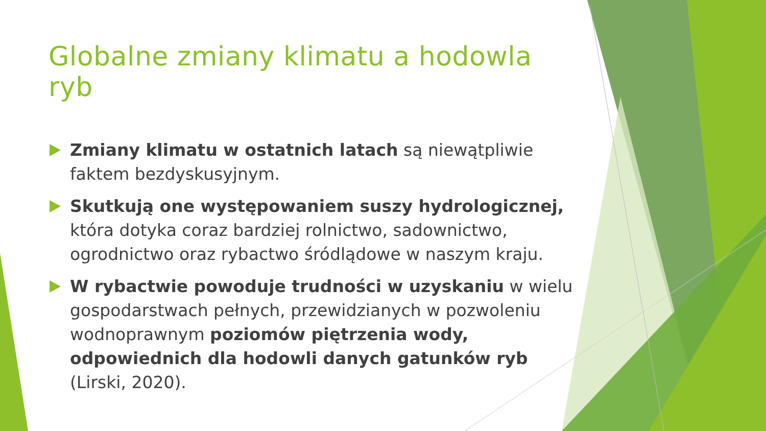Globalne zmiany klimatu a hodowla ryb
Zmiany klimatu w ostatnich latach są niewątpliwie faktem bezdyskusyjnym.
Skutkują one występowaniem suszy hydrologicznej, która dotyka coraz bardziej rolnictwo, sadownictwo, ogrodnictwo oraz rybactwo śródlądowe w naszym kraju.
W rybactwie powoduje trudności w uzyskaniu w wielu gospodarstwach pełnych, przewidzianych w pozwoleniu wodnoprawnym poziomów piętrzenia wody, odpowiednich dla hodowli danych gatunków ryb (Lirski, 2020).